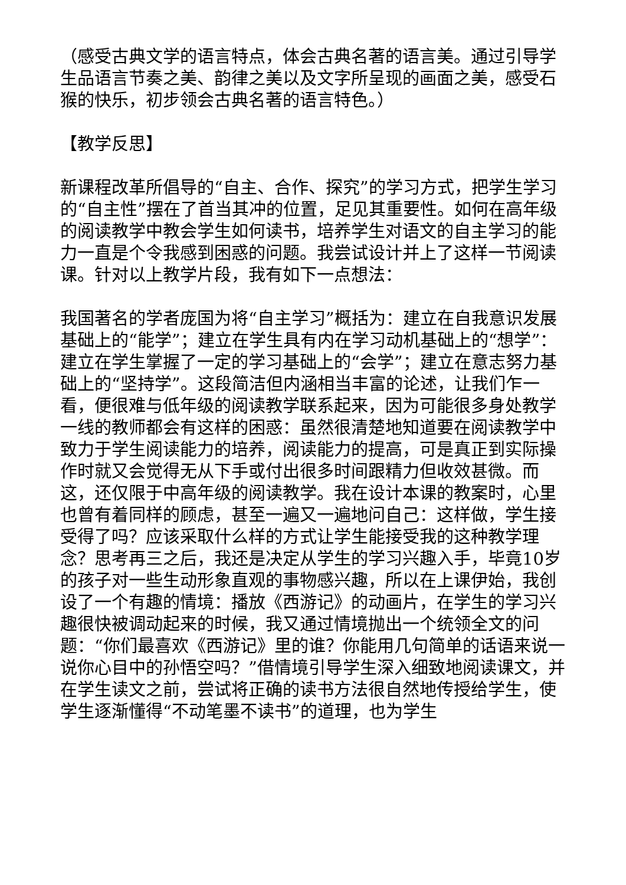（感受古典文学的语言特点，体会古典名著的语言美。通过引导学生品语言节奏之美、韵律之美以及文字所呈现的画面之美，感受石猴的快乐，初步领会古典名著的语言特色。）
【教学反思】
新课程改革所倡导的“自主、合作、探究”的学习方式，把学生学习的“自主性”摆在了首当其冲的位置，足见其重要性。如何在高年级的阅读教学中教会学生如何读书，培养学生对语文的自主学习的能力一直是个令我感到困惑的问题。我尝试设计并上了这样一节阅读课。针对以上教学片段，我有如下一点想法：
我国著名的学者庞国为将“自主学习”概括为：建立在自我意识发展基础上的“能学”；建立在学生具有内在学习动机基础上的“想学”：建立在学生掌握了一定的学习基础上的“会学”；建立在意志努力基础上的“坚持学”。这段简洁但内涵相当丰富的论述，让我们乍一看，便很难与低年级的阅读教学联系起来，因为可能很多身处教学一线的教师都会有这样的困惑：虽然很清楚地知道要在阅读教学中致力于学生阅读能力的培养，阅读能力的提高，可是真正到实际操作时就又会觉得无从下手或付出很多时间跟精力但收效甚微。而这，还仅限于中高年级的阅读教学。我在设计本课的教案时，心里也曾有着同样的顾虑，甚至一遍又一遍地问自己：这样做，学生接受得了吗？应该采取什么样的方式让学生能接受我的这种教学理念？思考再三之后，我还是决定从学生的学习兴趣入手，毕竟10岁的孩子对一些生动形象直观的事物感兴趣，所以在上课伊始，我创设了一个有趣的情境：播放《西游记》的动画片，在学生的学习兴趣很快被调动起来的时候，我又通过情境抛出一个统领全文的问题：“你们最喜欢《西游记》里的谁？你能用几句简单的话语来说一说你心目中的孙悟空吗？”借情境引导学生深入细致地阅读课文，并在学生读文之前，尝试将正确的读书方法很自然地传授给学生，使学生逐渐懂得“不动笔墨不读书”的道理，也为学生